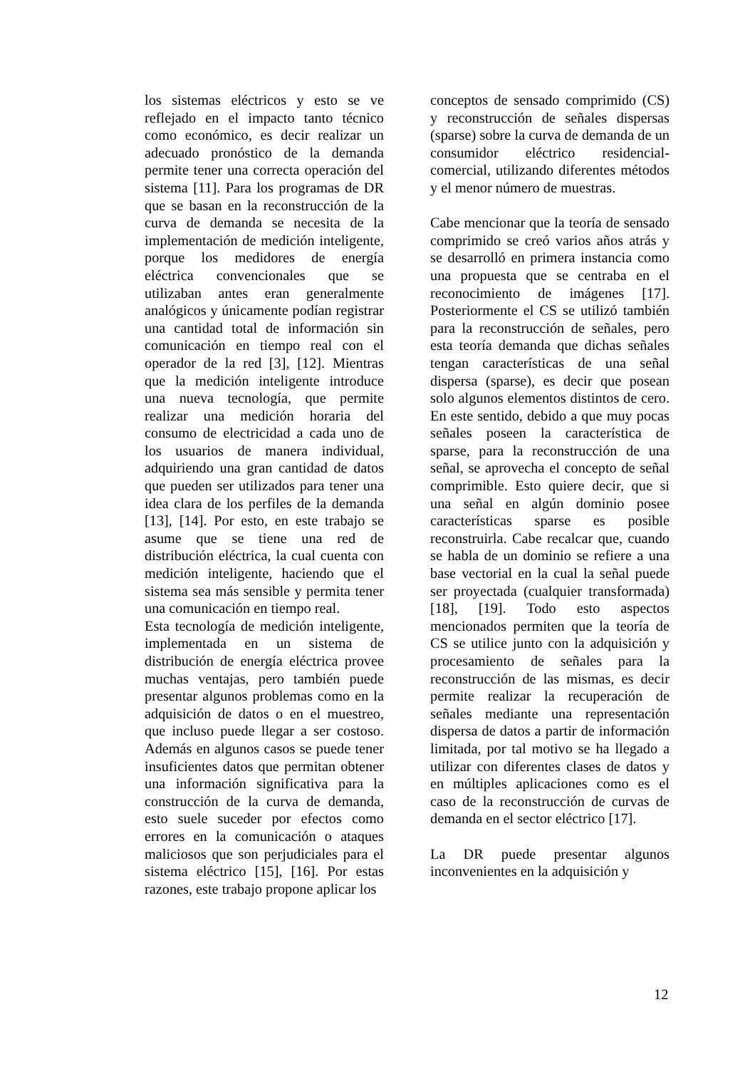los sistemas eléctricos y esto se ve reflejado en el impacto tanto técnico como económico, es decir realizar un adecuado pronóstico de la demanda permite tener una correcta operación del sistema [11]. Para los programas de DR que se basan en la reconstrucción de la curva de demanda se necesita de la implementación de medición inteligente, porque los medidores de energía eléctrica convencionales que se utilizaban antes eran generalmente analógicos y únicamente podían registrar una cantidad total de información sin comunicación en tiempo real con el operador de la red [3], [12]. Mientras que la medición inteligente introduce una nueva tecnología, que permite realizar una medición horaria del consumo de electricidad a cada uno de los usuarios de manera individual, adquiriendo una gran cantidad de datos que pueden ser utilizados para tener una idea clara de los perfiles de la demanda [13], [14]. Por esto, en este trabajo se asume que se tiene una red de distribución eléctrica, la cual cuenta con medición inteligente, haciendo que el sistema sea más sensible y permita tener una comunicación en tiempo real.
Esta tecnología de medición inteligente, implementada en un sistema de distribución de energía eléctrica provee muchas ventajas, pero también puede presentar algunos problemas como en la adquisición de datos o en el muestreo, que incluso puede llegar a ser costoso. Además en algunos casos se puede tener insuficientes datos que permitan obtener una información significativa para la construcción de la curva de demanda, esto suele suceder por efectos como errores en la comunicación o ataques maliciosos que son perjudiciales para el sistema eléctrico [15], [16]. Por estas razones, este trabajo propone aplicar los
conceptos de sensado comprimido (CS) y reconstrucción de señales dispersas (sparse) sobre la curva de demanda de un consumidor eléctrico residencial-comercial, utilizando diferentes métodos y el menor número de muestras.
Cabe mencionar que la teoría de sensado comprimido se creó varios años atrás y se desarrolló en primera instancia como una propuesta que se centraba en el reconocimiento de imágenes [17]. Posteriormente el CS se utilizó también para la reconstrucción de señales, pero esta teoría demanda que dichas señales tengan características de una señal dispersa (sparse), es decir que posean solo algunos elementos distintos de cero. En este sentido, debido a que muy pocas señales poseen la característica de sparse, para la reconstrucción de una señal, se aprovecha el concepto de señal comprimible. Esto quiere decir, que si una señal en algún dominio posee características sparse es posible reconstruirla. Cabe recalcar que, cuando se habla de un dominio se refiere a una base vectorial en la cual la señal puede ser proyectada (cualquier transformada) [18], [19]. Todo esto aspectos mencionados permiten que la teoría de CS se utilice junto con la adquisición y procesamiento de señales para la reconstrucción de las mismas, es decir permite realizar la recuperación de señales mediante una representación dispersa de datos a partir de información limitada, por tal motivo se ha llegado a utilizar con diferentes clases de datos y en múltiples aplicaciones como es el caso de la reconstrucción de curvas de demanda en el sector eléctrico [17].
La DR puede presentar algunos inconvenientes en la adquisición y
12